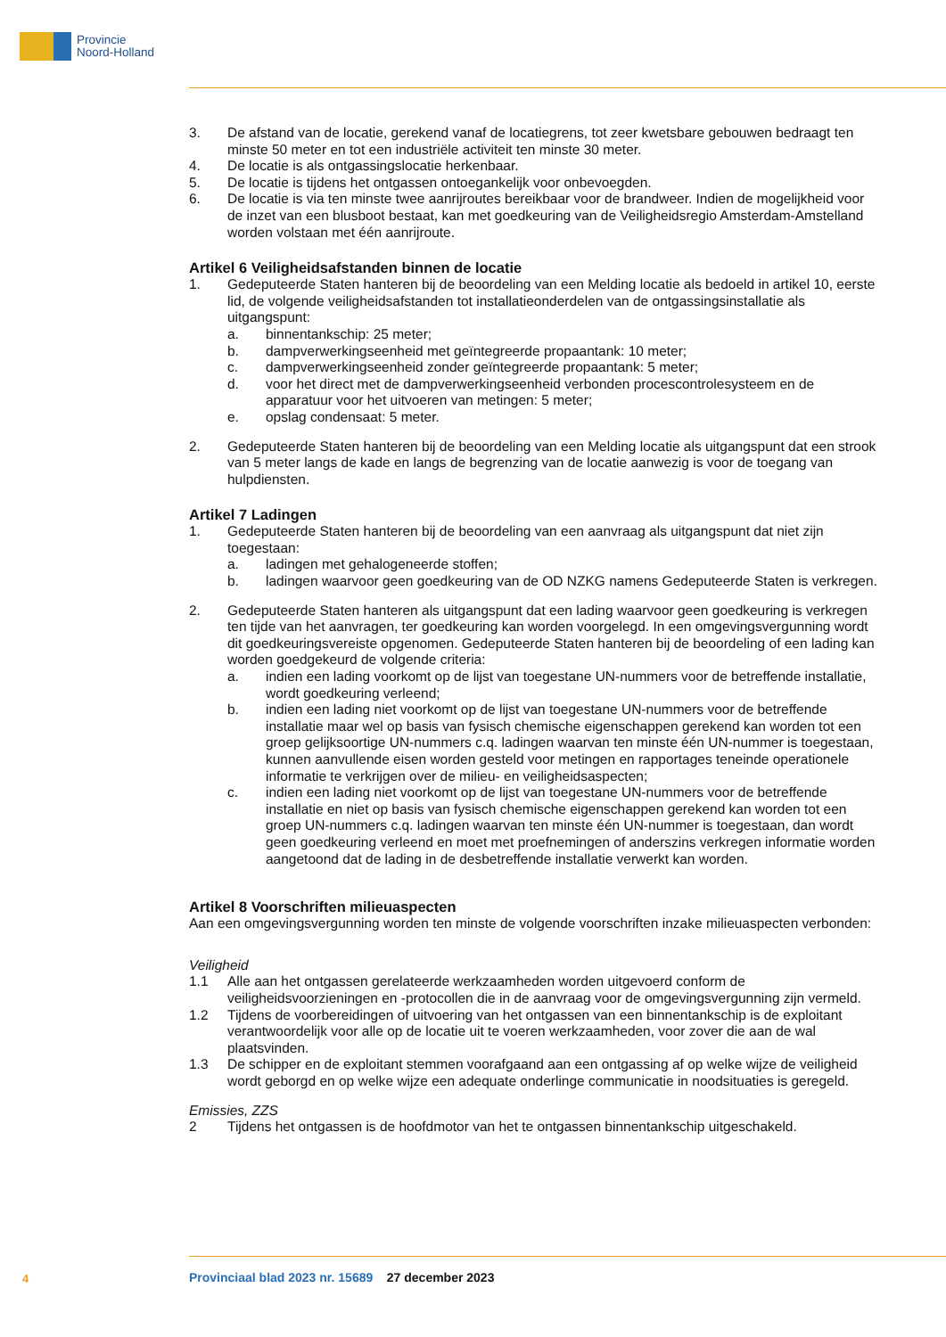Provincie
Noord-Holland
3. De afstand van de locatie, gerekend vanaf de locatiegrens, tot zeer kwetsbare gebouwen bedraagt ten minste 50 meter en tot een industriële activiteit ten minste 30 meter.
4. De locatie is als ontgassingslocatie herkenbaar.
5. De locatie is tijdens het ontgassen ontoegankelijk voor onbevoegden.
6. De locatie is via ten minste twee aanrijroutes bereikbaar voor de brandweer. Indien de mogelijkheid voor de inzet van een blusboot bestaat, kan met goedkeuring van de Veiligheidsregio Amsterdam-Amstelland worden volstaan met één aanrijroute.
Artikel 6 Veiligheidsafstanden binnen de locatie
1. Gedeputeerde Staten hanteren bij de beoordeling van een Melding locatie als bedoeld in artikel 10, eerste lid, de volgende veiligheidsafstanden tot installatieonderdelen van de ontgassingsinstallatie als uitgangspunt:
a. binnentankschip: 25 meter;
b. dampverwerkingseenheid met geïntegreerde propaantank: 10 meter;
c. dampverwerkingseenheid zonder geïntegreerde propaantank: 5 meter;
d. voor het direct met de dampverwerkingseenheid verbonden procescontrolesysteem en de apparatuur voor het uitvoeren van metingen: 5 meter;
e. opslag condensaat: 5 meter.
2. Gedeputeerde Staten hanteren bij de beoordeling van een Melding locatie als uitgangspunt dat een strook van 5 meter langs de kade en langs de begrenzing van de locatie aanwezig is voor de toegang van hulpdiensten.
Artikel 7 Ladingen
1. Gedeputeerde Staten hanteren bij de beoordeling van een aanvraag als uitgangspunt dat niet zijn toegestaan:
a. ladingen met gehalogeneerde stoffen;
b. ladingen waarvoor geen goedkeuring van de OD NZKG namens Gedeputeerde Staten is verkregen.
2. Gedeputeerde Staten hanteren als uitgangspunt dat een lading waarvoor geen goedkeuring is verkregen ten tijde van het aanvragen, ter goedkeuring kan worden voorgelegd. In een omgevingsvergunning wordt dit goedkeuringsvereiste opgenomen. Gedeputeerde Staten hanteren bij de beoordeling of een lading kan worden goedgekeurd de volgende criteria:
a. indien een lading voorkomt op de lijst van toegestane UN-nummers voor de betreffende installatie, wordt goedkeuring verleend;
b. indien een lading niet voorkomt op de lijst van toegestane UN-nummers voor de betreffende installatie maar wel op basis van fysisch chemische eigenschappen gerekend kan worden tot een groep gelijksoortige UN-nummers c.q. ladingen waarvan ten minste één UN-nummer is toegestaan, kunnen aanvullende eisen worden gesteld voor metingen en rapportages teneinde operationele informatie te verkrijgen over de milieu- en veiligheidsaspecten;
c. indien een lading niet voorkomt op de lijst van toegestane UN-nummers voor de betreffende installatie en niet op basis van fysisch chemische eigenschappen gerekend kan worden tot een groep UN-nummers c.q. ladingen waarvan ten minste één UN-nummer is toegestaan, dan wordt geen goedkeuring verleend en moet met proefnemingen of anderszins verkregen informatie worden aangetoond dat de lading in de desbetreffende installatie verwerkt kan worden.
Artikel 8 Voorschriften milieuaspecten
Aan een omgevingsvergunning worden ten minste de volgende voorschriften inzake milieuaspecten verbonden:
Veiligheid
1.1 Alle aan het ontgassen gerelateerde werkzaamheden worden uitgevoerd conform de veiligheidsvoorzieningen en -protocollen die in de aanvraag voor de omgevingsvergunning zijn vermeld.
1.2 Tijdens de voorbereidingen of uitvoering van het ontgassen van een binnentankschip is de exploitant verantwoordelijk voor alle op de locatie uit te voeren werkzaamheden, voor zover die aan de wal plaatsvinden.
1.3 De schipper en de exploitant stemmen voorafgaand aan een ontgassing af op welke wijze de veiligheid wordt geborgd en op welke wijze een adequate onderlinge communicatie in noodsituaties is geregeld.
Emissies, ZZS
2 Tijdens het ontgassen is de hoofdmotor van het te ontgassen binnentankschip uitgeschakeld.
4
Provinciaal blad 2023 nr. 15689 27 december 2023